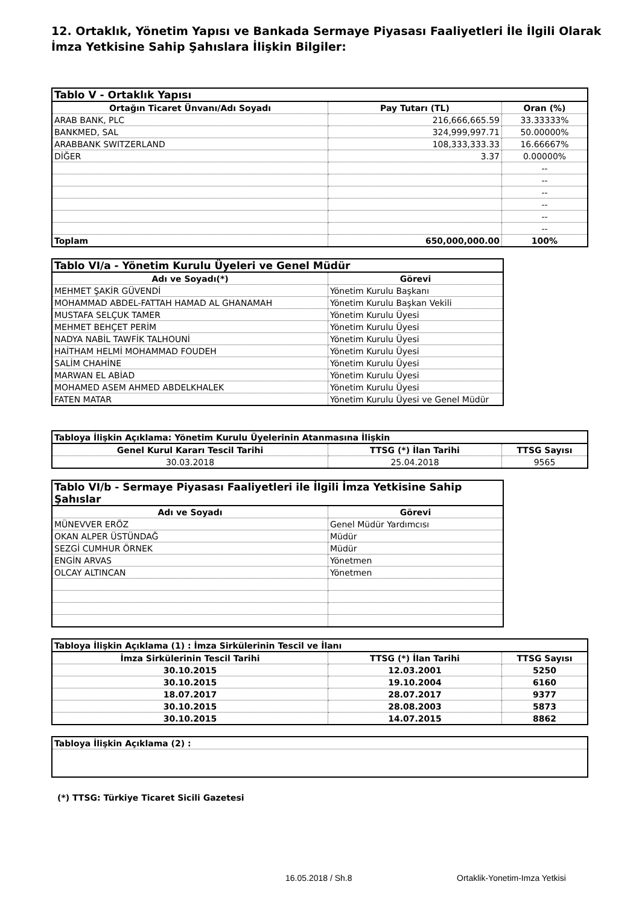12. Ortaklık, Yönetim Yapısı ve Bankada Sermaye Piyasası Faaliyetleri İle İlgili Olarak İmza Yetkisine Sahip Şahıslara İlişkin Bilgiler:
| Tablo V - Ortaklık Yapısı | | |
| --- | --- | --- |
| Ortağın Ticaret Ünvanı/Adı Soyadı | Pay Tutarı (TL) | Oran (%) |
| ARAB BANK, PLC | 216,666,665.59 | 33.33333% |
| BANKMED, SAL | 324,999,997.71 | 50.00000% |
| ARABBANK SWITZERLAND | 108,333,333.33 | 16.66667% |
| DİĞER | 3.37 | 0.00000% |
| | | -- |
| | | -- |
| | | -- |
| | | -- |
| | | -- |
| | | -- |
| Toplam | 650,000,000.00 | 100% |
| Tablo VI/a - Yönetim Kurulu Üyeleri ve Genel Müdür | |
| --- | --- |
| Adı ve Soyadı(*) | Görevi |
| MEHMET ŞAKİR GÜVENDİ | Yönetim Kurulu Başkanı |
| MOHAMMAD ABDEL-FATTAH HAMAD AL GHANAMAH | Yönetim Kurulu Başkan Vekili |
| MUSTAFA SELÇUK TAMER | Yönetim Kurulu Üyesi |
| MEHMET BEHÇET PERİM | Yönetim Kurulu Üyesi |
| NADYA NABİL TAWFİK TALHOUNİ | Yönetim Kurulu Üyesi |
| HAİTHAM HELMİ MOHAMMAD FOUDEH | Yönetim Kurulu Üyesi |
| SALİM CHAHİNE | Yönetim Kurulu Üyesi |
| MARWAN EL ABİAD | Yönetim Kurulu Üyesi |
| MOHAMED ASEM AHMED ABDELKHALEK | Yönetim Kurulu Üyesi |
| FATEN MATAR | Yönetim Kurulu Üyesi ve Genel Müdür |
| Tabloya İlişkin Açıklama: Yönetim Kurulu Üyelerinin Atanmasına İlişkin | | |
| --- | --- | --- |
| Genel Kurul Kararı Tescil Tarihi | TTSG (*) İlan Tarihi | TTSG Sayısı |
| 30.03.2018 | 25.04.2018 | 9565 |
| Tablo VI/b - Sermaye Piyasası Faaliyetleri ile İlgili İmza Yetkisine Sahip Şahıslar | |
| --- | --- |
| Adı ve Soyadı | Görevi |
| MÜNEVVER ERÖZ | Genel Müdür Yardımcısı |
| OKAN ALPER ÜSTÜNDAĞ | Müdür |
| SEZGİ CUMHUR ÖRNEK | Müdür |
| ENGİN ARVAS | Yönetmen |
| OLCAY ALTINCAN | Yönetmen |
| Tabloya İlişkin Açıklama (1) : İmza Sirkülerinin Tescil ve İlanı | | |
| --- | --- | --- |
| İmza Sirkülerinin Tescil Tarihi | TTSG (*) İlan Tarihi | TTSG Sayısı |
| 30.10.2015 | 12.03.2001 | 5250 |
| 30.10.2015 | 19.10.2004 | 6160 |
| 18.07.2017 | 28.07.2017 | 9377 |
| 30.10.2015 | 28.08.2003 | 5873 |
| 30.10.2015 | 14.07.2015 | 8862 |
| Tabloya İlişkin Açıklama (2) : |
| --- |
(*) TTSG: Türkiye Ticaret Sicili Gazetesi
16.05.2018 / Sh.8 Ortaklik-Yonetim-Imza Yetkisi